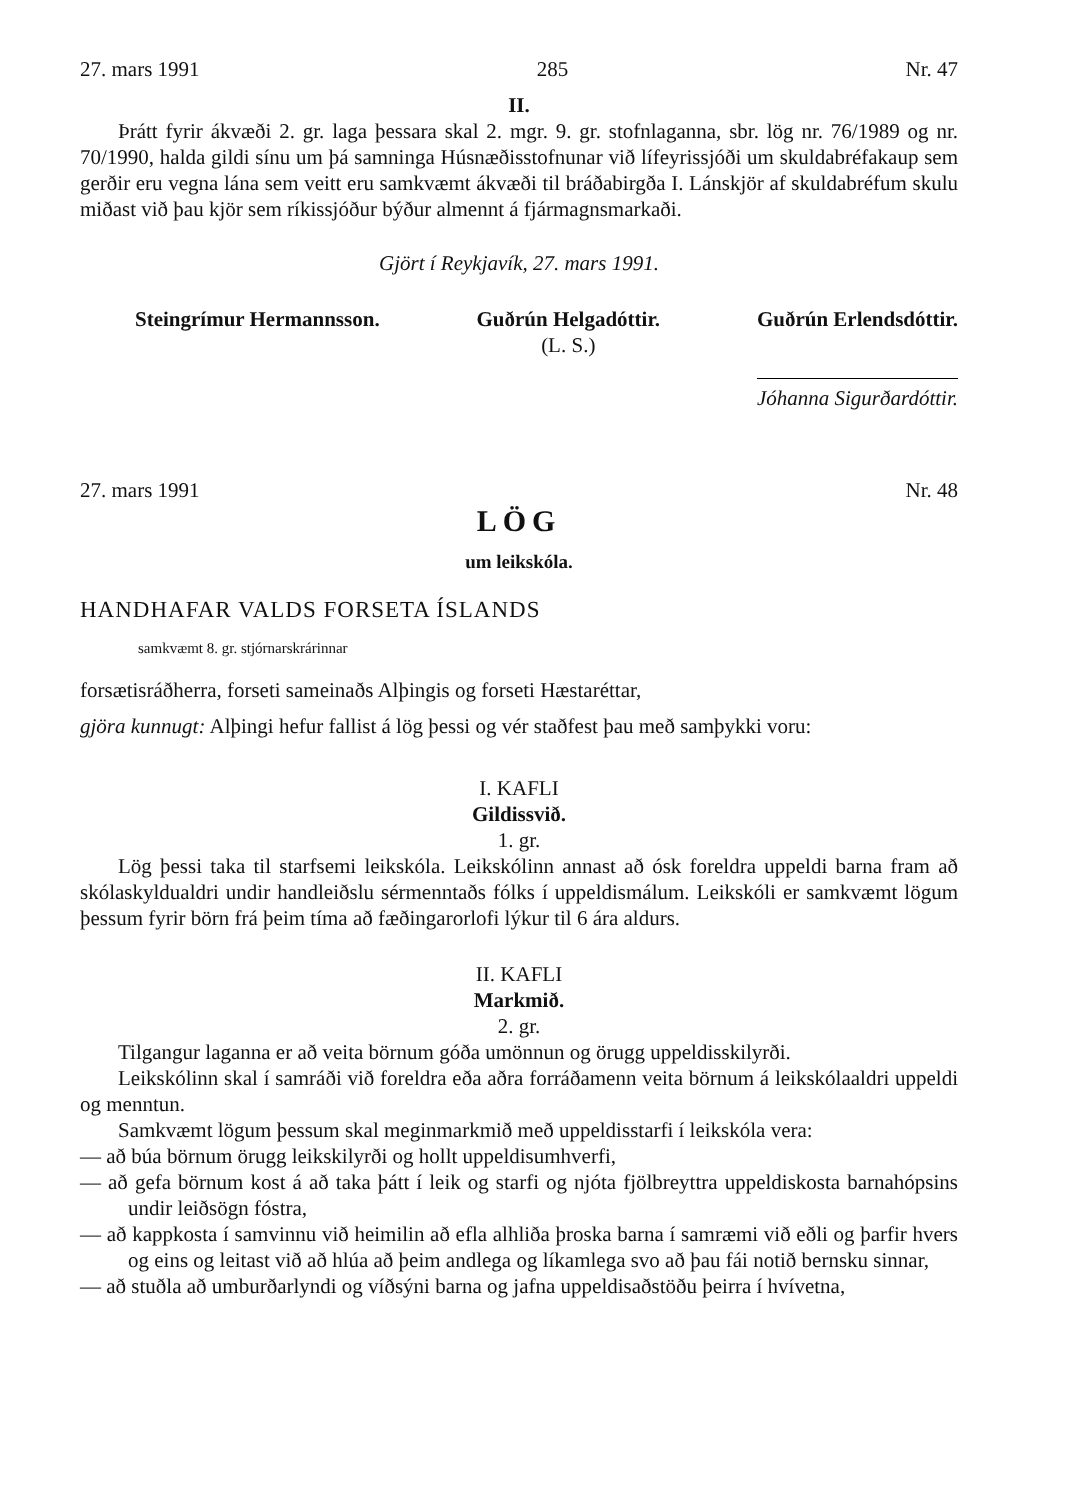27. mars 1991 285 Nr. 47
II.
Þrátt fyrir ákvæði 2. gr. laga þessara skal 2. mgr. 9. gr. stofnlaganna, sbr. lög nr. 76/1989 og nr. 70/1990, halda gildi sínu um þá samninga Húsnæðisstofnunar við lífeyrissjóði um skuldabréfakaup sem gerðir eru vegna lána sem veitt eru samkvæmt ákvæði til bráðabirgða I. Lánskjör af skuldabréfum skulu miðast við þau kjör sem ríkissjóður býður almennt á fjármagnsmarkaði.
Gjört í Reykjavík, 27. mars 1991.
Steingrímur Hermannsson. Guðrún Helgadóttir.
(L. S.)
Guðrún Erlendsdóttir.
Jóhanna Sigurðardóttir.
27. mars 1991 Nr. 48
LÖG
um leikskóla.
HANDHAFAR VALDS FORSETA ÍSLANDS
samkvæmt 8. gr. stjórnarskrárinnar
forsætisráðherra, forseti sameinaðs Alþingis og forseti Hæstaréttar,
gjöra kunnugt: Alþingi hefur fallist á lög þessi og vér staðfest þau með samþykki voru:
I. KAFLI
Gildissvið.
1. gr.
Lög þessi taka til starfsemi leikskóla. Leikskólinn annast að ósk foreldra uppeldi barna fram að skólaskyldualdri undir handleiðslu sérmenntaðs fólks í uppeldismálum. Leikskóli er samkvæmt lögum þessum fyrir börn frá þeim tíma að fæðingarorlofi lýkur til 6 ára aldurs.
II. KAFLI
Markmið.
2. gr.
Tilgangur laganna er að veita börnum góða umönnun og örugg uppeldisskilyrði.
Leikskólinn skal í samráði við foreldra eða aðra forráðamenn veita börnum á leikskólaaldri uppeldi og menntun.
Samkvæmt lögum þessum skal meginmarkmið með uppeldisstarfi í leikskóla vera:
— að búa börnum örugg leikskilyrði og hollt uppeldisumhverfi,
— að gefa börnum kost á að taka þátt í leik og starfi og njóta fjölbreyttra uppeldiskosta barnahópsins undir leiðsögn fóstra,
— að kappkosta í samvinnu við heimilin að efla alhliða þroska barna í samræmi við eðli og þarfir hvers og eins og leitast við að hlúa að þeim andlega og líkamlega svo að þau fái notið bernsku sinnar,
— að stuðla að umburðarlyndi og víðsýni barna og jafna uppeldisaðstöðu þeirra í hvívetna,